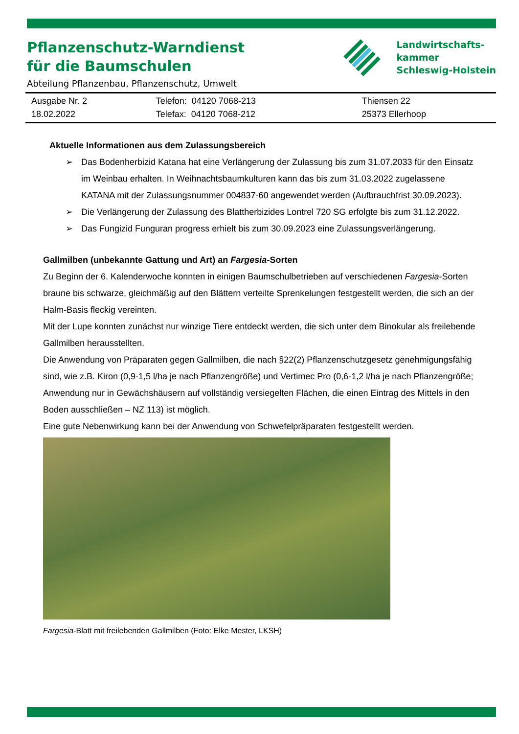Pflanzenschutz-Warndienst
für die Baumschulen
Abteilung Pflanzenbau, Pflanzenschutz, Umwelt
Landwirtschafts-
kammer
Schleswig-Holstein
| Ausgabe Nr. 2 18.02.2022 | Telefon: 04120 7068-213 Telefax: 04120 7068-212 | Thiensen 22 25373 Ellerhoop |
Aktuelle Informationen aus dem Zulassungsbereich
➢ Das Bodenherbizid Katana hat eine Verlängerung der Zulassung bis zum 31.07.2033 für den Einsatz im Weinbau erhalten. In Weihnachtsbaumkulturen kann das bis zum 31.03.2022 zugelassene KATANA mit der Zulassungsnummer 004837-60 angewendet werden (Aufbrauchfrist 30.09.2023).
➢ Die Verlängerung der Zulassung des Blattherbizides Lontrel 720 SG erfolgte bis zum 31.12.2022.
➢ Das Fungizid Funguran progress erhielt bis zum 30.09.2023 eine Zulassungsverlängerung.
Gallmilben (unbekannte Gattung und Art) an Fargesia-Sorten
Zu Beginn der 6. Kalenderwoche konnten in einigen Baumschulbetrieben auf verschiedenen Fargesia-Sorten braune bis schwarze, gleichmäßig auf den Blättern verteilte Sprenkelungen festgestellt werden, die sich an der Halm-Basis fleckig vereinten.
Mit der Lupe konnten zunächst nur winzige Tiere entdeckt werden, die sich unter dem Binokular als freilebende Gallmilben herausstellten.
Die Anwendung von Präparaten gegen Gallmilben, die nach §22(2) Pflanzenschutzgesetz genehmigungsfähig sind, wie z.B. Kiron (0,9-1,5 l/ha je nach Pflanzengröße) und Vertimec Pro (0,6-1,2 l/ha je nach Pflanzengröße; Anwendung nur in Gewächshäusern auf vollständig versiegelten Flächen, die einen Eintrag des Mittels in den Boden ausschließen – NZ 113) ist möglich.
Eine gute Nebenwirkung kann bei der Anwendung von Schwefelpräparaten festgestellt werden.
Fargesia-Blatt mit freilebenden Gallmilben (Foto: Elke Mester, LKSH)